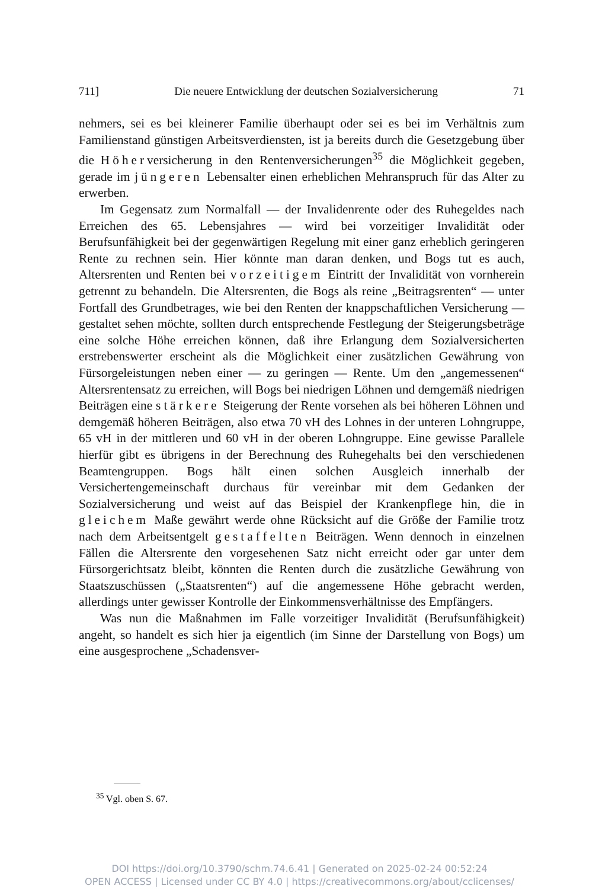711] Die neuere Entwicklung der deutschen Sozialversicherung 71
nehmers, sei es bei kleinerer Familie überhaupt oder sei es bei im Verhältnis zum Familienstand günstigen Arbeitsverdiensten, ist ja bereits durch die Gesetzgebung über die Höherversicherung in den Rentenversicherungen<sup>35</sup> die Möglichkeit gegeben, gerade im jüngeren Lebensalter einen erheblichen Mehranspruch für das Alter zu erwerben.
Im Gegensatz zum Normalfall — der Invalidenrente oder des Ruhegeldes nach Erreichen des 65. Lebensjahres — wird bei vorzeitiger Invalidität oder Berufsunfähigkeit bei der gegenwärtigen Regelung mit einer ganz erheblich geringeren Rente zu rechnen sein. Hier könnte man daran denken, und Bogs tut es auch, Altersrenten und Renten bei vorzeitigem Eintritt der Invalidität von vornherein getrennt zu behandeln. Die Altersrenten, die Bogs als reine „Beitragsrenten“ — unter Fortfall des Grundbetrages, wie bei den Renten der knappschaftlichen Versicherung — gestaltet sehen möchte, sollten durch entsprechende Festlegung der Steigerungsbeträge eine solche Höhe erreichen können, daß ihre Erlangung dem Sozialversicherten erstrebenswerter erscheint als die Möglichkeit einer zusätzlichen Gewährung von Fürsorgeleistungen neben einer — zu geringen — Rente. Um den „angemessenen“ Altersrentensatz zu erreichen, will Bogs bei niedrigen Löhnen und demgemäß niedrigen Beiträgen eine stärkere Steigerung der Rente vorsehen als bei höheren Löhnen und demgemäß höheren Beiträgen, also etwa 70 vH des Lohnes in der unteren Lohngruppe, 65 vH in der mittleren und 60 vH in der oberen Lohngruppe. Eine gewisse Parallele hierfür gibt es übrigens in der Berechnung des Ruhegehalts bei den verschiedenen Beamtengruppen. Bogs hält einen solchen Ausgleich innerhalb der Versichertengemeinschaft durchaus für vereinbar mit dem Gedanken der Sozialversicherung und weist auf das Beispiel der Krankenpflege hin, die in gleichem Maße gewährt werde ohne Rücksicht auf die Größe der Familie trotz nach dem Arbeitsentgelt gestaffelten Beiträgen. Wenn dennoch in einzelnen Fällen die Altersrente den vorgesehenen Satz nicht erreicht oder gar unter dem Fürsorgerichtsatz bleibt, könnten die Renten durch die zusätzliche Gewährung von Staatszuschüssen („Staatsrenten“) auf die angemessene Höhe gebracht werden, allerdings unter gewisser Kontrolle der Einkommensverhältnisse des Empfängers.
Was nun die Maßnahmen im Falle vorzeitiger Invalidität (Berufsunfähigkeit) angeht, so handelt es sich hier ja eigentlich (im Sinne der Darstellung von Bogs) um eine ausgesprochene „Schadensver-
<sup>35</sup> Vgl. oben S. 67.
DOI https://doi.org/10.3790/schm.74.6.41 | Generated on 2025-02-24 00:52:24
OPEN ACCESS | Licensed under CC BY 4.0 | https://creativecommons.org/about/cclicenses/